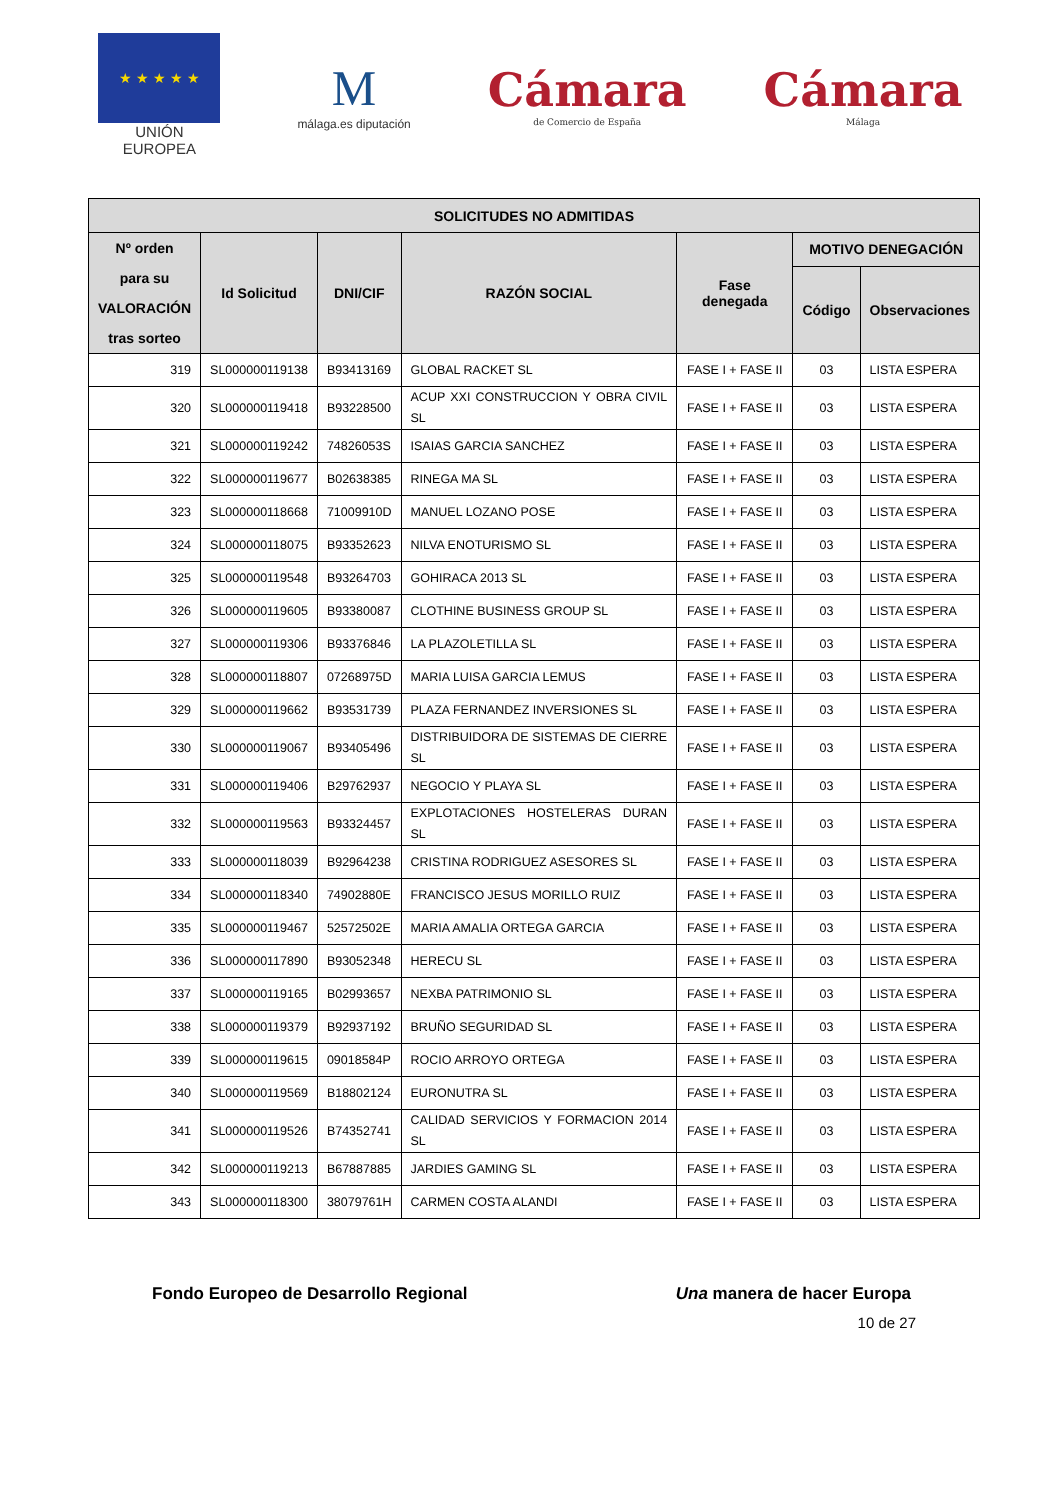★ ★ ★ ★ ★
UNIÓN EUROPEA
M
málaga.es diputación
Cámara
de Comercio de España
Cámara
Málaga
| SOLICITUDES NO ADMITIDAS | | | | | | |
| --- | --- | --- | --- | --- | --- | --- |
| Nº orden para su VALORACIÓN tras sorteo | Id Solicitud | DNI/CIF | RAZÓN SOCIAL | Fase denegada | MOTIVO DENEGACIÓN | |
| | | | | | Código | Observaciones |
| 319 | SL000000119138 | B93413169 | GLOBAL RACKET SL | FASE I + FASE II | 03 | LISTA ESPERA |
| 320 | SL000000119418 | B93228500 | ACUP XXI CONSTRUCCION Y OBRA CIVIL SL | FASE I + FASE II | 03 | LISTA ESPERA |
| 321 | SL000000119242 | 74826053S | ISAIAS GARCIA SANCHEZ | FASE I + FASE II | 03 | LISTA ESPERA |
| 322 | SL000000119677 | B02638385 | RINEGA MA SL | FASE I + FASE II | 03 | LISTA ESPERA |
| 323 | SL000000118668 | 71009910D | MANUEL LOZANO POSE | FASE I + FASE II | 03 | LISTA ESPERA |
| 324 | SL000000118075 | B93352623 | NILVA ENOTURISMO SL | FASE I + FASE II | 03 | LISTA ESPERA |
| 325 | SL000000119548 | B93264703 | GOHIRACA 2013 SL | FASE I + FASE II | 03 | LISTA ESPERA |
| 326 | SL000000119605 | B93380087 | CLOTHINE BUSINESS GROUP SL | FASE I + FASE II | 03 | LISTA ESPERA |
| 327 | SL000000119306 | B93376846 | LA PLAZOLETILLA SL | FASE I + FASE II | 03 | LISTA ESPERA |
| 328 | SL000000118807 | 07268975D | MARIA LUISA GARCIA LEMUS | FASE I + FASE II | 03 | LISTA ESPERA |
| 329 | SL000000119662 | B93531739 | PLAZA FERNANDEZ INVERSIONES SL | FASE I + FASE II | 03 | LISTA ESPERA |
| 330 | SL000000119067 | B93405496 | DISTRIBUIDORA DE SISTEMAS DE CIERRE SL | FASE I + FASE II | 03 | LISTA ESPERA |
| 331 | SL000000119406 | B29762937 | NEGOCIO Y PLAYA SL | FASE I + FASE II | 03 | LISTA ESPERA |
| 332 | SL000000119563 | B93324457 | EXPLOTACIONES HOSTELERAS DURAN SL | FASE I + FASE II | 03 | LISTA ESPERA |
| 333 | SL000000118039 | B92964238 | CRISTINA RODRIGUEZ ASESORES SL | FASE I + FASE II | 03 | LISTA ESPERA |
| 334 | SL000000118340 | 74902880E | FRANCISCO JESUS MORILLO RUIZ | FASE I + FASE II | 03 | LISTA ESPERA |
| 335 | SL000000119467 | 52572502E | MARIA AMALIA ORTEGA GARCIA | FASE I + FASE II | 03 | LISTA ESPERA |
| 336 | SL000000117890 | B93052348 | HERECU SL | FASE I + FASE II | 03 | LISTA ESPERA |
| 337 | SL000000119165 | B02993657 | NEXBA PATRIMONIO SL | FASE I + FASE II | 03 | LISTA ESPERA |
| 338 | SL000000119379 | B92937192 | BRUÑO SEGURIDAD SL | FASE I + FASE II | 03 | LISTA ESPERA |
| 339 | SL000000119615 | 09018584P | ROCIO ARROYO ORTEGA | FASE I + FASE II | 03 | LISTA ESPERA |
| 340 | SL000000119569 | B18802124 | EURONUTRA SL | FASE I + FASE II | 03 | LISTA ESPERA |
| 341 | SL000000119526 | B74352741 | CALIDAD SERVICIOS Y FORMACION 2014 SL | FASE I + FASE II | 03 | LISTA ESPERA |
| 342 | SL000000119213 | B67887885 | JARDIES GAMING SL | FASE I + FASE II | 03 | LISTA ESPERA |
| 343 | SL000000118300 | 38079761H | CARMEN COSTA ALANDI | FASE I + FASE II | 03 | LISTA ESPERA |
Fondo Europeo de Desarrollo Regional Una manera de hacer Europa
10 de 27